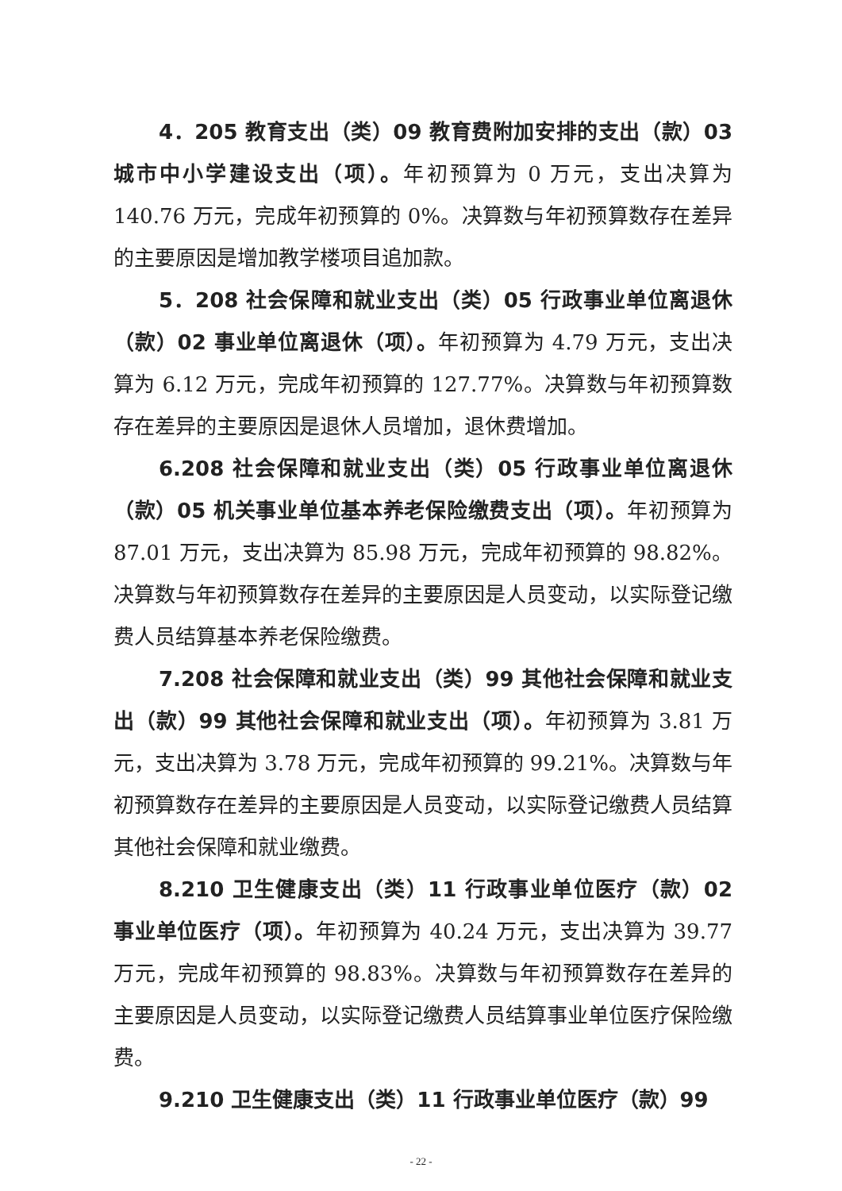4．205 教育支出（类）09 教育费附加安排的支出（款）03 城市中小学建设支出（项）。年初预算为 0 万元，支出决算为 140.76 万元，完成年初预算的 0%。决算数与年初预算数存在差异的主要原因是增加教学楼项目追加款。
5．208 社会保障和就业支出（类）05 行政事业单位离退休（款）02 事业单位离退休（项）。年初预算为 4.79 万元，支出决算为 6.12 万元，完成年初预算的 127.77%。决算数与年初预算数存在差异的主要原因是退休人员增加，退休费增加。
6.208 社会保障和就业支出（类）05 行政事业单位离退休（款）05 机关事业单位基本养老保险缴费支出（项）。年初预算为 87.01 万元，支出决算为 85.98 万元，完成年初预算的 98.82%。决算数与年初预算数存在差异的主要原因是人员变动，以实际登记缴费人员结算基本养老保险缴费。
7.208 社会保障和就业支出（类）99 其他社会保障和就业支出（款）99 其他社会保障和就业支出（项）。年初预算为 3.81 万元，支出决算为 3.78 万元，完成年初预算的 99.21%。决算数与年初预算数存在差异的主要原因是人员变动，以实际登记缴费人员结算其他社会保障和就业缴费。
8.210 卫生健康支出（类）11 行政事业单位医疗（款）02 事业单位医疗（项）。年初预算为 40.24 万元，支出决算为 39.77 万元，完成年初预算的 98.83%。决算数与年初预算数存在差异的主要原因是人员变动，以实际登记缴费人员结算事业单位医疗保险缴费。
9.210 卫生健康支出（类）11 行政事业单位医疗（款）99
- 22 -